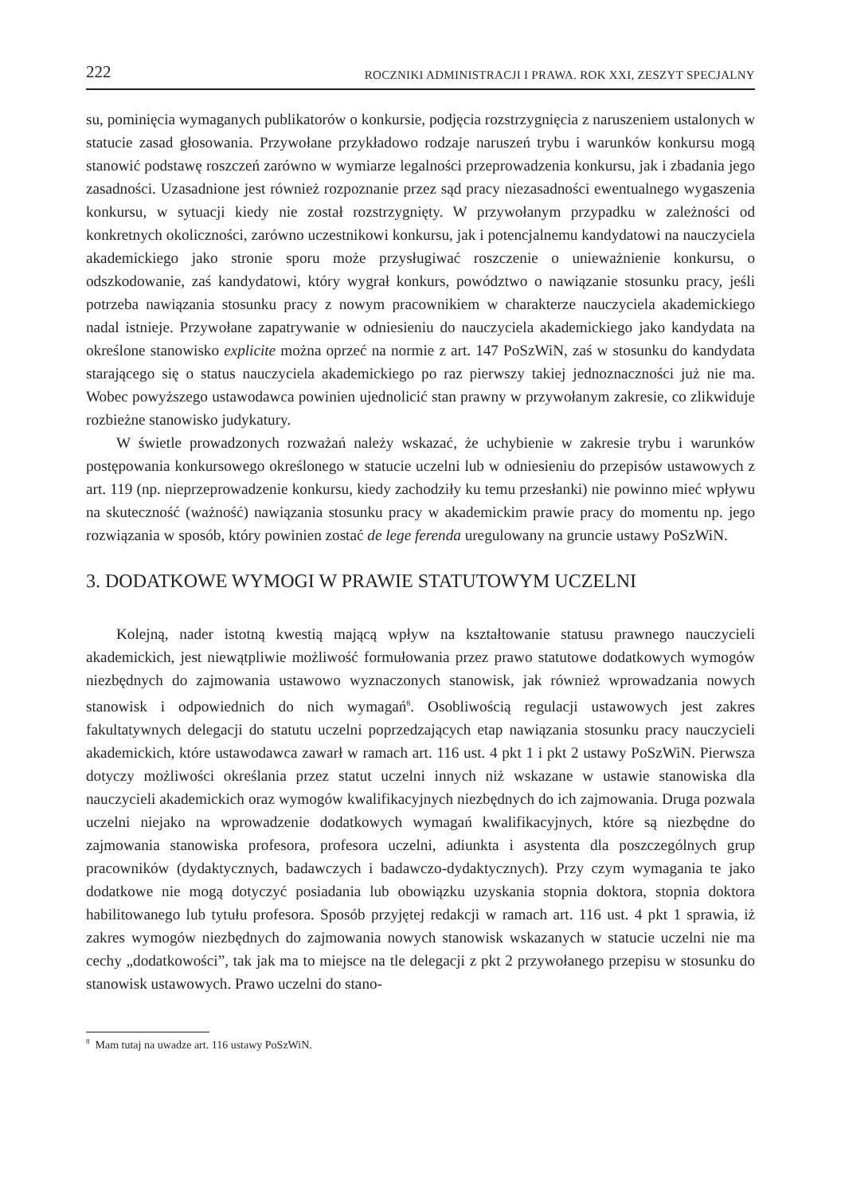222 ROCZNIKI ADMINISTRACJI I PRAWA. ROK XXI, ZESZYT SPECJALNY
su, pominięcia wymaganych publikatorów o konkursie, podjęcia rozstrzygnięcia z naruszeniem ustalonych w statucie zasad głosowania. Przywołane przykładowo rodzaje naruszeń trybu i warunków konkursu mogą stanowić podstawę roszczeń zarówno w wymiarze legalności przeprowadzenia konkursu, jak i zbadania jego zasadności. Uzasadnione jest również rozpoznanie przez sąd pracy niezasadności ewentualnego wygaszenia konkursu, w sytuacji kiedy nie został rozstrzygnięty. W przywołanym przypadku w zależności od konkretnych okoliczności, zarówno uczestnikowi konkursu, jak i potencjalnemu kandydatowi na nauczyciela akademickiego jako stronie sporu może przysługiwać roszczenie o unieważnienie konkursu, o odszkodowanie, zaś kandydatowi, który wygrał konkurs, powództwo o nawiązanie stosunku pracy, jeśli potrzeba nawiązania stosunku pracy z nowym pracownikiem w charakterze nauczyciela akademickiego nadal istnieje. Przywołane zapatrywanie w odniesieniu do nauczyciela akademickiego jako kandydata na określone stanowisko explicite można oprzeć na normie z art. 147 PoSzWiN, zaś w stosunku do kandydata starającego się o status nauczyciela akademickiego po raz pierwszy takiej jednoznaczności już nie ma. Wobec powyższego ustawodawca powinien ujednolicić stan prawny w przywołanym zakresie, co zlikwiduje rozbieżne stanowisko judykatury.
W świetle prowadzonych rozważań należy wskazać, że uchybienie w zakresie trybu i warunków postępowania konkursowego określonego w statucie uczelni lub w odniesieniu do przepisów ustawowych z art. 119 (np. nieprzeprowadzenie konkursu, kiedy zachodziły ku temu przesłanki) nie powinno mieć wpływu na skuteczność (ważność) nawiązania stosunku pracy w akademickim prawie pracy do momentu np. jego rozwiązania w sposób, który powinien zostać de lege ferenda uregulowany na gruncie ustawy PoSzWiN.
3. DODATKOWE WYMOGI W PRAWIE STATUTOWYM UCZELNI
Kolejną, nader istotną kwestią mającą wpływ na kształtowanie statusu prawnego nauczycieli akademickich, jest niewątpliwie możliwość formułowania przez prawo statutowe dodatkowych wymogów niezbędnych do zajmowania ustawowo wyznaczonych stanowisk, jak również wprowadzania nowych stanowisk i odpowiednich do nich wymagań<sup>8</sup>. Osobliwością regulacji ustawowych jest zakres fakultatywnych delegacji do statutu uczelni poprzedzających etap nawiązania stosunku pracy nauczycieli akademickich, które ustawodawca zawarł w ramach art. 116 ust. 4 pkt 1 i pkt 2 ustawy PoSzWiN. Pierwsza dotyczy możliwości określania przez statut uczelni innych niż wskazane w ustawie stanowiska dla nauczycieli akademickich oraz wymogów kwalifikacyjnych niezbędnych do ich zajmowania. Druga pozwala uczelni niejako na wprowadzenie dodatkowych wymagań kwalifikacyjnych, które są niezbędne do zajmowania stanowiska profesora, profesora uczelni, adiunkta i asystenta dla poszczególnych grup pracowników (dydaktycznych, badawczych i badawczo-dydaktycznych). Przy czym wymagania te jako dodatkowe nie mogą dotyczyć posiadania lub obowiązku uzyskania stopnia doktora, stopnia doktora habilitowanego lub tytułu profesora. Sposób przyjętej redakcji w ramach art. 116 ust. 4 pkt 1 sprawia, iż zakres wymogów niezbędnych do zajmowania nowych stanowisk wskazanych w statucie uczelni nie ma cechy „dodatkowości”, tak jak ma to miejsce na tle delegacji z pkt 2 przywołanego przepisu w stosunku do stanowisk ustawowych. Prawo uczelni do stano-
<sup>8</sup> Mam tutaj na uwadze art. 116 ustawy PoSzWiN.